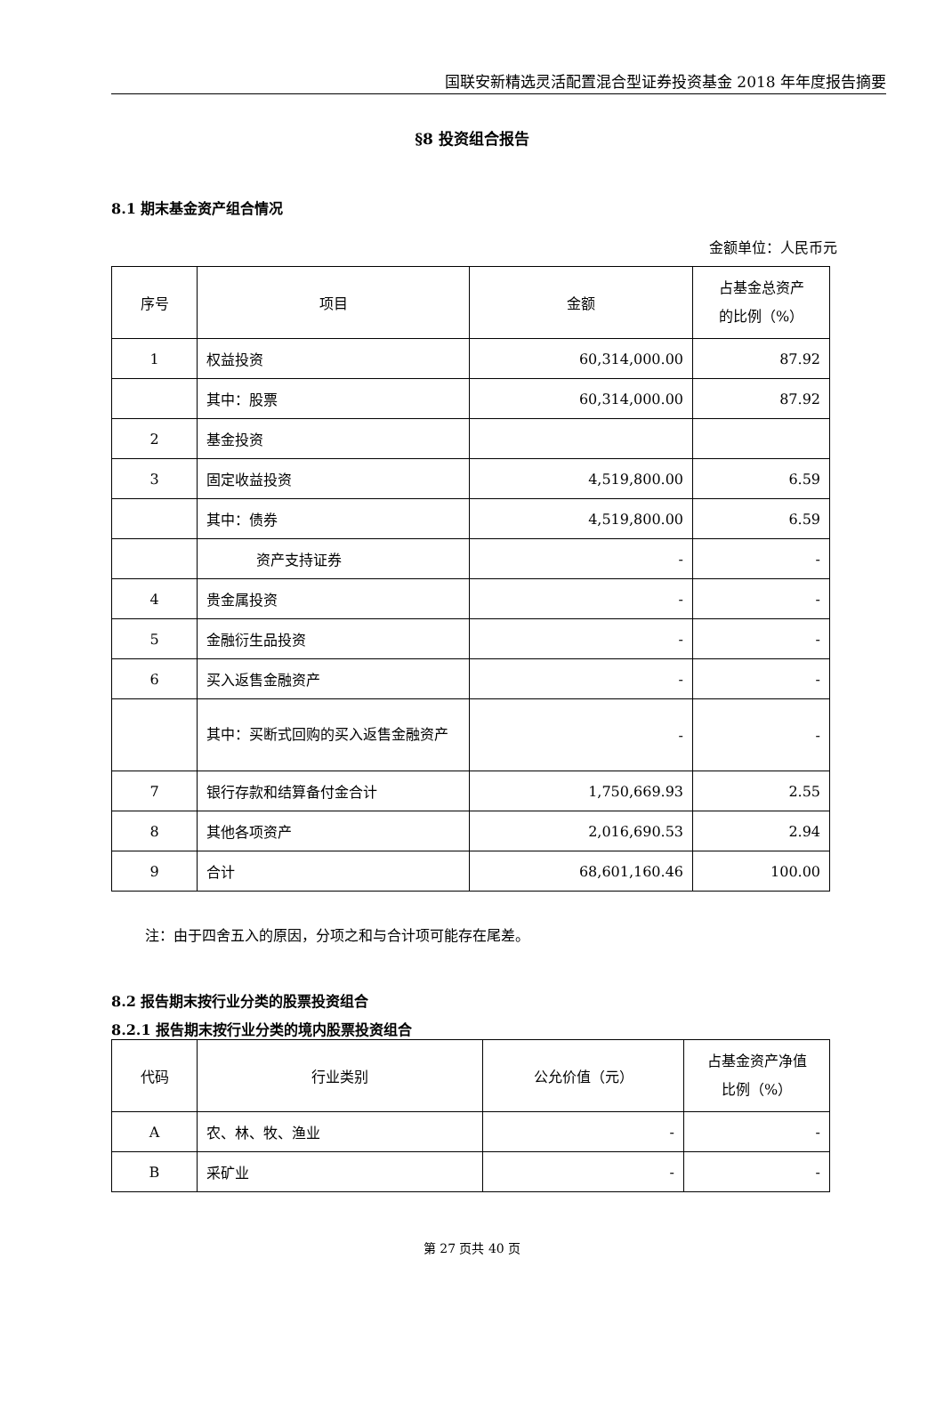国联安新精选灵活配置混合型证券投资基金 2018 年年度报告摘要
§8 投资组合报告
8.1 期末基金资产组合情况
金额单位：人民币元
| 序号 | 项目 | 金额 | 占基金总资产 的比例（%） |
| 1 | 权益投资 | 60,314,000.00 | 87.92 |
| | 其中：股票 | 60,314,000.00 | 87.92 |
| 2 | 基金投资 | | |
| 3 | 固定收益投资 | 4,519,800.00 | 6.59 |
| | 其中：债券 | 4,519,800.00 | 6.59 |
| | 资产支持证券 | - | - |
| 4 | 贵金属投资 | - | - |
| 5 | 金融衍生品投资 | - | - |
| 6 | 买入返售金融资产 | - | - |
| | 其中：买断式回购的买入返售金融资产 | - | - |
| 7 | 银行存款和结算备付金合计 | 1,750,669.93 | 2.55 |
| 8 | 其他各项资产 | 2,016,690.53 | 2.94 |
| 9 | 合计 | 68,601,160.46 | 100.00 |
注：由于四舍五入的原因，分项之和与合计项可能存在尾差。
8.2 报告期末按行业分类的股票投资组合
8.2.1 报告期末按行业分类的境内股票投资组合
| 代码 | 行业类别 | 公允价值（元） | 占基金资产净值 比例（%） |
| A | 农、林、牧、渔业 | - | - |
| B | 采矿业 | - | - |
第 27 页共 40 页